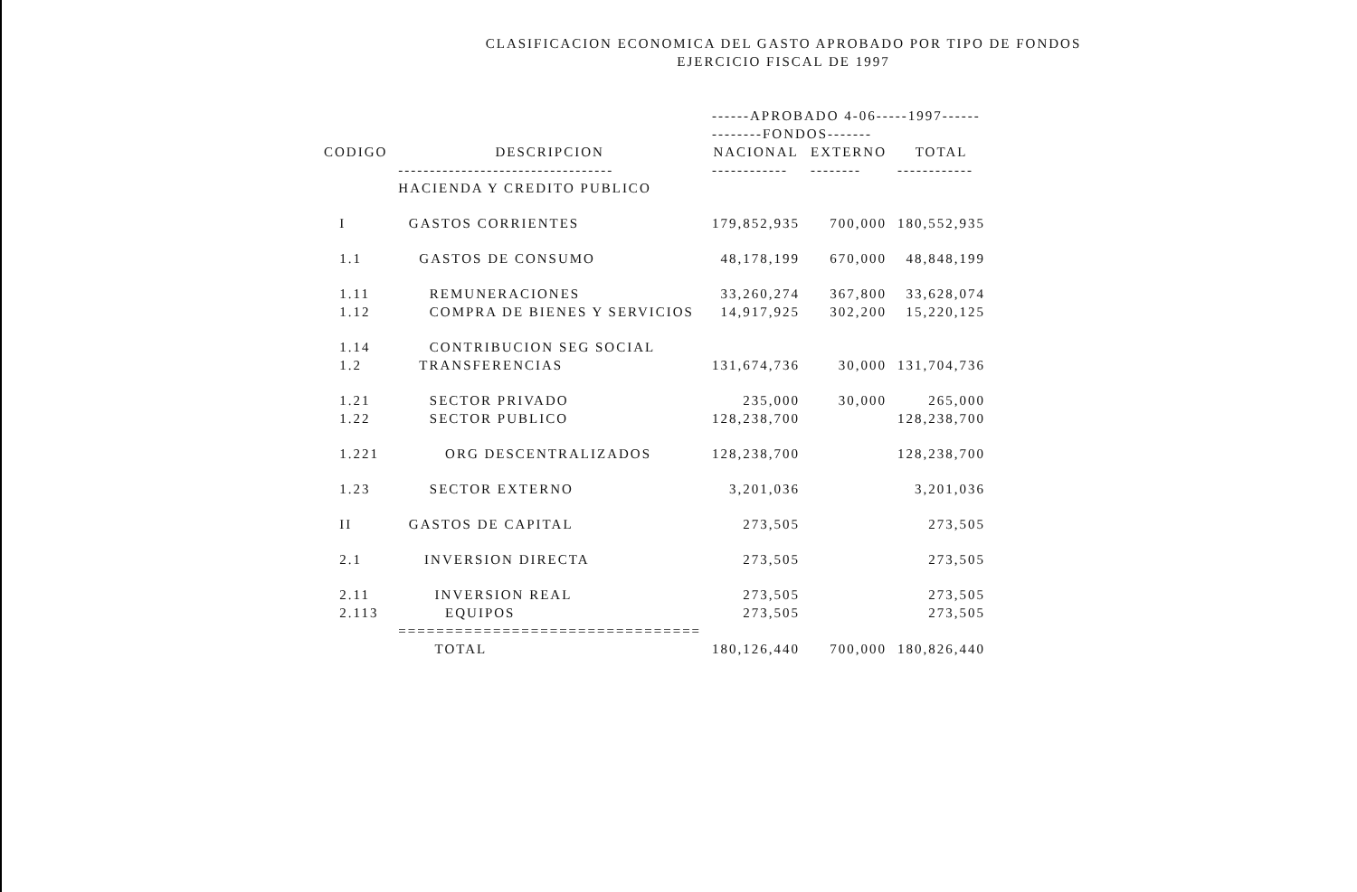CLASIFICACION ECONOMICA DEL GASTO APROBADO POR TIPO DE FONDOS
EJERCICIO FISCAL DE 1997
| | | ------APROBADO 4-06-----1997------ | | |
| --- | --- | --- | --- | --- |
| | | --------FONDOS------- | | |
| CODIGO | DESCRIPCION | NACIONAL | EXTERNO | TOTAL |
| | ---------------------------------- | ------------ | -------- | ------------ |
| | HACIENDA Y CREDITO PUBLICO | | | |
| I | GASTOS CORRIENTES | 179,852,935 | 700,000 | 180,552,935 |
| 1.1 | GASTOS DE CONSUMO | 48,178,199 | 670,000 | 48,848,199 |
| 1.11 | REMUNERACIONES | 33,260,274 | 367,800 | 33,628,074 |
| 1.12 | COMPRA DE BIENES Y SERVICIOS | 14,917,925 | 302,200 | 15,220,125 |
| 1.14 | CONTRIBUCION SEG SOCIAL | | | |
| 1.2 | TRANSFERENCIAS | 131,674,736 | 30,000 | 131,704,736 |
| 1.21 | SECTOR PRIVADO | 235,000 | 30,000 | 265,000 |
| 1.22 | SECTOR PUBLICO | 128,238,700 | | 128,238,700 |
| 1.221 | ORG DESCENTRALIZADOS | 128,238,700 | | 128,238,700 |
| 1.23 | SECTOR EXTERNO | 3,201,036 | | 3,201,036 |
| II | GASTOS DE CAPITAL | 273,505 | | 273,505 |
| 2.1 | INVERSION DIRECTA | 273,505 | | 273,505 |
| 2.11 | INVERSION REAL | 273,505 | | 273,505 |
| 2.113 | EQUIPOS | 273,505 | | 273,505 |
| | ================================ | | | |
| | TOTAL | 180,126,440 | 700,000 | 180,826,440 |